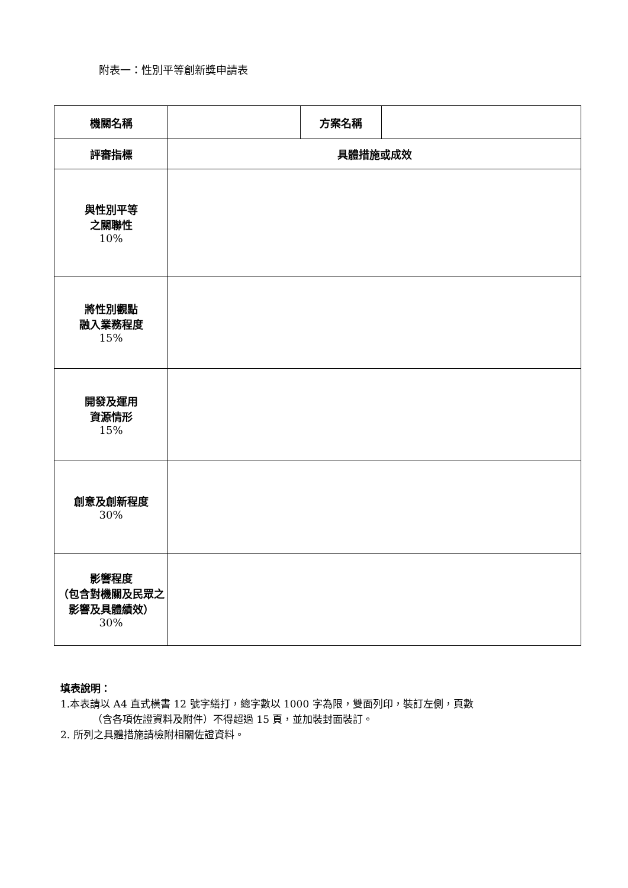附表一：性別平等創新獎申請表
| 機關名稱 | | 方案名稱 | |
| 評審指標 | 具體措施或成效 | | |
| 與性別平等 之關聯性 10% | | | |
| 將性別觀點 融入業務程度 15% | | | |
| 開發及運用 資源情形 15% | | | |
| 創意及創新程度 30% | | | |
| 影響程度 （包含對機關及民眾之影響及具體績效） 30% | | | |
填表說明：
1.本表請以 A4 直式橫書 12 號字繕打，總字數以 1000 字為限，雙面列印，裝訂左側，頁數
（含各項佐證資料及附件）不得超過 15 頁，並加裝封面裝訂。
2. 所列之具體措施請檢附相關佐證資料。